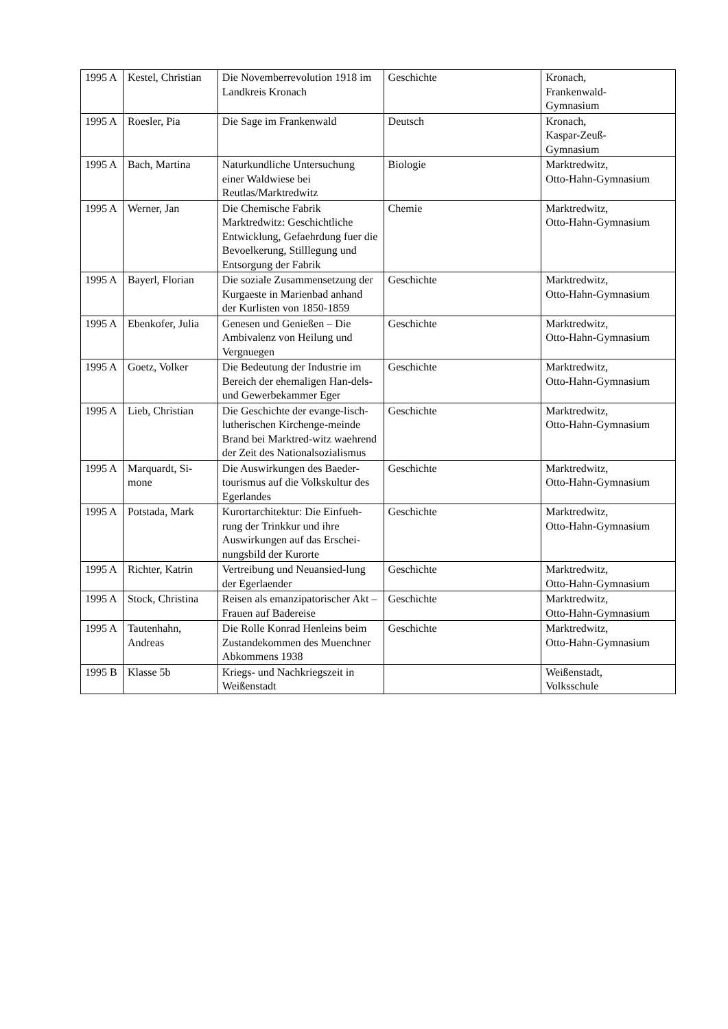| 1995 A | Kestel, Christian | Die Novemberrevolution 1918 im Landkreis Kronach | Geschichte | Kronach, Frankenwald- Gymnasium |
| 1995 A | Roesler, Pia | Die Sage im Frankenwald | Deutsch | Kronach, Kaspar-Zeuß- Gymnasium |
| 1995 A | Bach, Martina | Naturkundliche Untersuchung einer Waldwiese bei Reutlas/Marktredwitz | Biologie | Marktredwitz, Otto-Hahn-Gymnasium |
| 1995 A | Werner, Jan | Die Chemische Fabrik Marktredwitz: Geschichtliche Entwicklung, Gefaehrdung fuer die Bevoelkerung, Stilllegung und Entsorgung der Fabrik | Chemie | Marktredwitz, Otto-Hahn-Gymnasium |
| 1995 A | Bayerl, Florian | Die soziale Zusammensetzung der Kurgaeste in Marienbad anhand der Kurlisten von 1850-1859 | Geschichte | Marktredwitz, Otto-Hahn-Gymnasium |
| 1995 A | Ebenkofer, Julia | Genesen und Genießen – Die Ambivalenz von Heilung und Vergnuegen | Geschichte | Marktredwitz, Otto-Hahn-Gymnasium |
| 1995 A | Goetz, Volker | Die Bedeutung der Industrie im Bereich der ehemaligen Han-dels- und Gewerbekammer Eger | Geschichte | Marktredwitz, Otto-Hahn-Gymnasium |
| 1995 A | Lieb, Christian | Die Geschichte der evange-lisch-lutherischen Kirchenge-meinde Brand bei Marktred-witz waehrend der Zeit des Nationalsozialismus | Geschichte | Marktredwitz, Otto-Hahn-Gymnasium |
| 1995 A | Marquardt, Si-mone | Die Auswirkungen des Baeder-tourismus auf die Volkskultur des Egerlandes | Geschichte | Marktredwitz, Otto-Hahn-Gymnasium |
| 1995 A | Potstada, Mark | Kurortarchitektur: Die Einfueh-rung der Trinkkur und ihre Auswirkungen auf das Erschei-nungsbild der Kurorte | Geschichte | Marktredwitz, Otto-Hahn-Gymnasium |
| 1995 A | Richter, Katrin | Vertreibung und Neuansied-lung der Egerlaender | Geschichte | Marktredwitz, Otto-Hahn-Gymnasium |
| 1995 A | Stock, Christina | Reisen als emanzipatorischer Akt – Frauen auf Badereise | Geschichte | Marktredwitz, Otto-Hahn-Gymnasium |
| 1995 A | Tautenhahn, Andreas | Die Rolle Konrad Henleins beim Zustandekommen des Muenchner Abkommens 1938 | Geschichte | Marktredwitz, Otto-Hahn-Gymnasium |
| 1995 B | Klasse 5b | Kriegs- und Nachkriegszeit in Weißenstadt | | Weißenstadt, Volksschule |